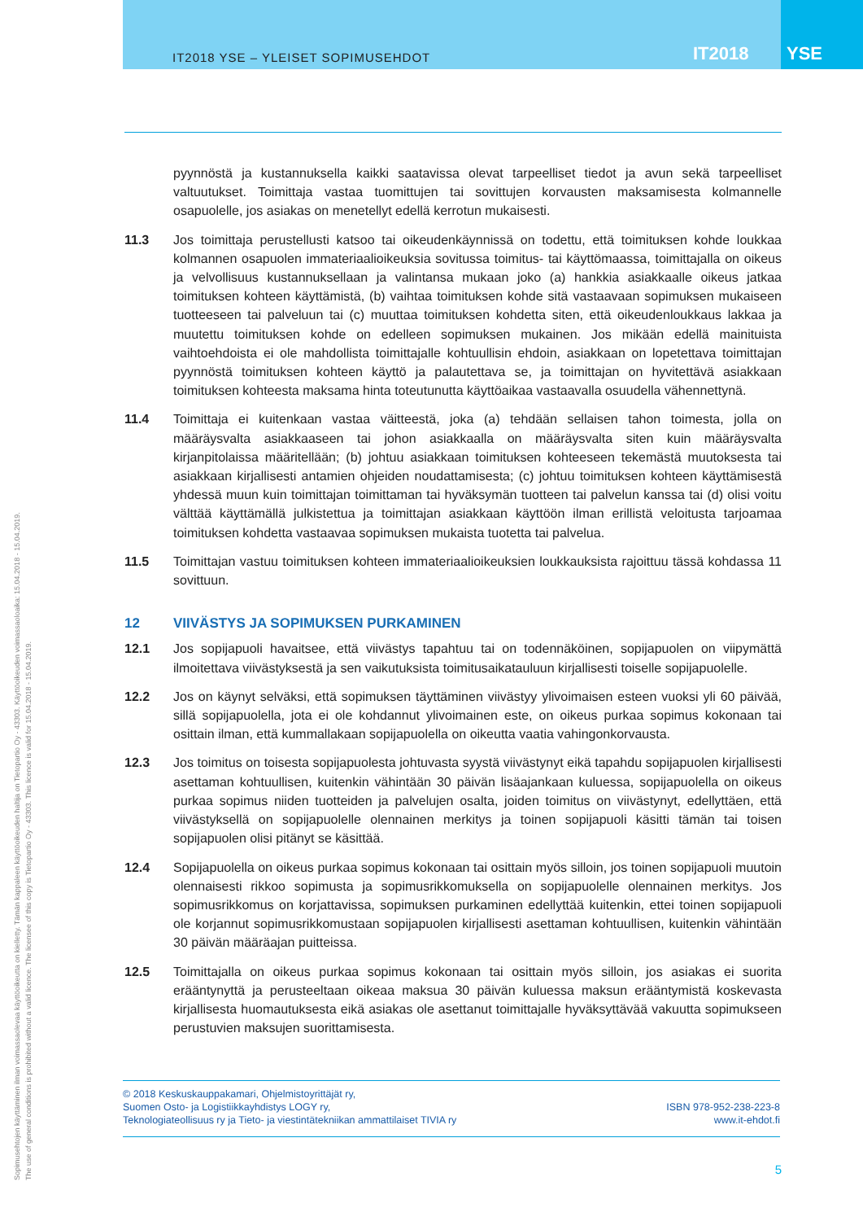IT2018 YSE – YLEISET SOPIMUSEHDOT
IT2018
YSE
pyynnöstä ja kustannuksella kaikki saatavissa olevat tarpeelliset tiedot ja avun sekä tarpeelliset valtuutukset. Toimittaja vastaa tuomittujen tai sovittujen korvausten maksamisesta kolmannelle osapuolelle, jos asiakas on menetellyt edellä kerrotun mukaisesti.
11.3 Jos toimittaja perustellusti katsoo tai oikeudenkäynnissä on todettu, että toimituksen kohde loukkaa kolmannen osapuolen immateriaalioikeuksia sovitussa toimitus- tai käyttömaassa, toimittajalla on oikeus ja velvollisuus kustannuksellaan ja valintansa mukaan joko (a) hankkia asiakkaalle oikeus jatkaa toimituksen kohteen käyttämistä, (b) vaihtaa toimituksen kohde sitä vastaavaan sopimuksen mukaiseen tuotteeseen tai palveluun tai (c) muuttaa toimituksen kohdetta siten, että oikeudenloukkaus lakkaa ja muutettu toimituksen kohde on edelleen sopimuksen mukainen. Jos mikään edellä mainituista vaihtoehdoista ei ole mahdollista toimittajalle kohtuullisin ehdoin, asiakkaan on lopetettava toimittajan pyynnöstä toimituksen kohteen käyttö ja palautettava se, ja toimittajan on hyvitettävä asiakkaan toimituksen kohteesta maksama hinta toteutunutta käyttöaikaa vastaavalla osuudella vähennettynä.
11.4 Toimittaja ei kuitenkaan vastaa väitteestä, joka (a) tehdään sellaisen tahon toimesta, jolla on määräysvalta asiakkaaseen tai johon asiakkaalla on määräysvalta siten kuin määräysvalta kirjanpitolaissa määritellään; (b) johtuu asiakkaan toimituksen kohteeseen tekemästä muutoksesta tai asiakkaan kirjallisesti antamien ohjeiden noudattamisesta; (c) johtuu toimituksen kohteen käyttämisestä yhdessä muun kuin toimittajan toimittaman tai hyväksymän tuotteen tai palvelun kanssa tai (d) olisi voitu välttää käyttämällä julkistettua ja toimittajan asiakkaan käyttöön ilman erillistä veloitusta tarjoamaa toimituksen kohdetta vastaavaa sopimuksen mukaista tuotetta tai palvelua.
11.5 Toimittajan vastuu toimituksen kohteen immateriaalioikeuksien loukkauksista rajoittuu tässä kohdassa 11 sovittuun.
12 VIIVÄSTYS JA SOPIMUKSEN PURKAMINEN
12.1 Jos sopijapuoli havaitsee, että viivästys tapahtuu tai on todennäköinen, sopijapuolen on viipymättä ilmoitettava viivästyksestä ja sen vaikutuksista toimitusaikatauluun kirjallisesti toiselle sopijapuolelle.
12.2 Jos on käynyt selväksi, että sopimuksen täyttäminen viivästyy ylivoimaisen esteen vuoksi yli 60 päivää, sillä sopijapuolella, jota ei ole kohdannut ylivoimainen este, on oikeus purkaa sopimus kokonaan tai osittain ilman, että kummallakaan sopijapuolella on oikeutta vaatia vahingonkorvausta.
12.3 Jos toimitus on toisesta sopijapuolesta johtuvasta syystä viivästynyt eikä tapahdu sopijapuolen kirjallisesti asettaman kohtuullisen, kuitenkin vähintään 30 päivän lisäajankaan kuluessa, sopijapuolella on oikeus purkaa sopimus niiden tuotteiden ja palvelujen osalta, joiden toimitus on viivästynyt, edellyttäen, että viivästyksellä on sopijapuolelle olennainen merkitys ja toinen sopijapuoli käsitti tämän tai toisen sopijapuolen olisi pitänyt se käsittää.
12.4 Sopijapuolella on oikeus purkaa sopimus kokonaan tai osittain myös silloin, jos toinen sopijapuoli muutoin olennaisesti rikkoo sopimusta ja sopimusrikkomuksella on sopijapuolelle olennainen merkitys. Jos sopimusrikkomus on korjattavissa, sopimuksen purkaminen edellyttää kuitenkin, ettei toinen sopijapuoli ole korjannut sopimusrikkomustaan sopijapuolen kirjallisesti asettaman kohtuullisen, kuitenkin vähintään 30 päivän määräajan puitteissa.
12.5 Toimittajalla on oikeus purkaa sopimus kokonaan tai osittain myös silloin, jos asiakas ei suorita erääntynyttä ja perusteeltaan oikeaa maksua 30 päivän kuluessa maksun erääntymistä koskevasta kirjallisesta huomautuksesta eikä asiakas ole asettanut toimittajalle hyväksyttävää vakuutta sopimukseen perustuvien maksujen suorittamisesta.
© 2018 Keskuskauppakamari, Ohjelmistoyrittäjät ry,
Suomen Osto- ja Logistiikkayhdistys LOGY ry,
Teknologiateollisuus ry ja Tieto- ja viestintätekniikan ammattilaiset TIVIA ry
ISBN 978-952-238-223-8
www.it-ehdot.fi
5
Sopimusehtojen käyttäminen ilman voimassaolevaa käyttöoikeutta on kielletty. Tämän kappaleen käyttöoikeuden haltija on Tietopartio Oy - 43303. Käyttöoikeuden voimassaoloaika: 15.04.2018 - 15.04.2019.
The use of general conditions is prohibited without a valid licence. The licensee of this copy is Tietopartio Oy - 43303. This licence is valid for 15.04.2018 - 15.04.2019.